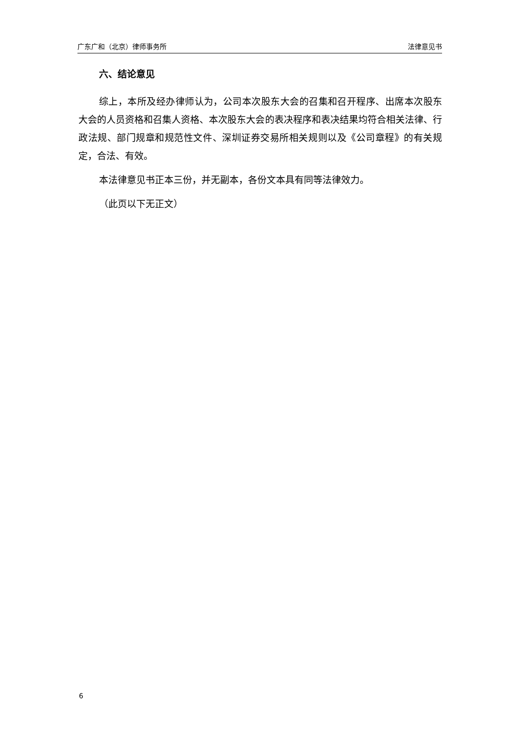广东广和（北京）律师事务所 法律意见书
六、结论意见
综上，本所及经办律师认为，公司本次股东大会的召集和召开程序、出席本次股东大会的人员资格和召集人资格、本次股东大会的表决程序和表决结果均符合相关法律、行政法规、部门规章和规范性文件、深圳证券交易所相关规则以及《公司章程》的有关规定，合法、有效。
本法律意见书正本三份，并无副本，各份文本具有同等法律效力。
（此页以下无正文）
6